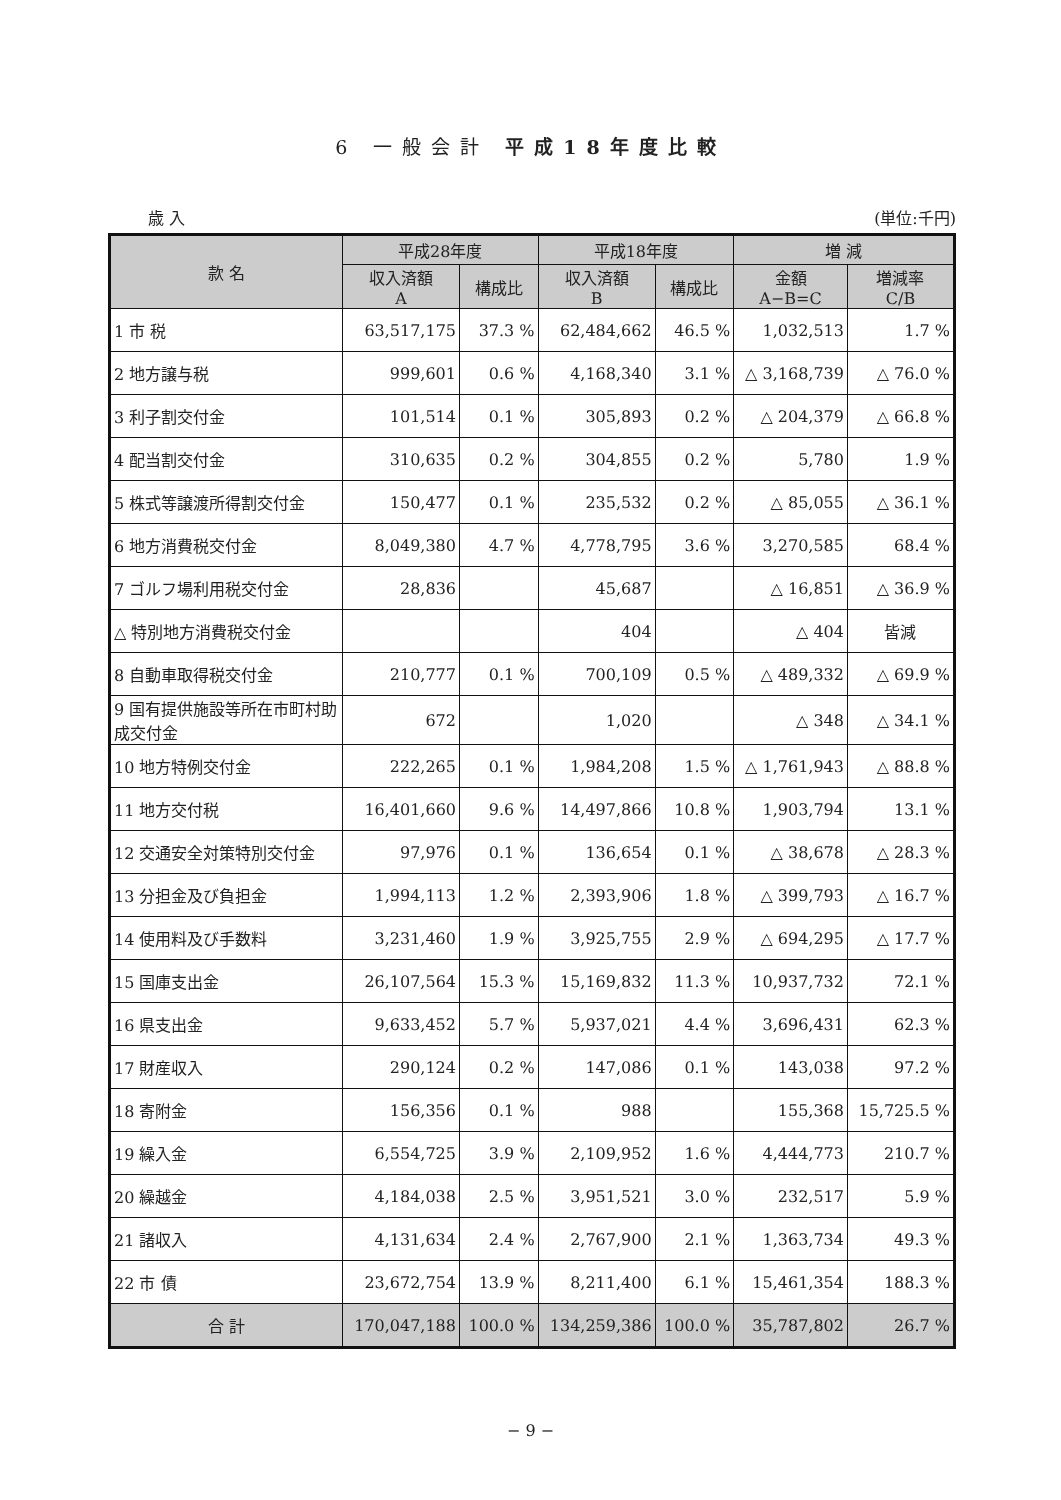6 一般会計 平成18年度比較
歳 入 (単位:千円)
| 款 名 | 平成28年度 | | 平成18年度 | | 増 減 | |
| --- | --- | --- | --- | --- | --- | --- |
| | 収入済額 A | 構成比 | 収入済額 B | 構成比 | 金額 A−B=C | 増減率 C/B |
| 1 市 税 | 63,517,175 | 37.3 % | 62,484,662 | 46.5 % | 1,032,513 | 1.7 % |
| 2 地方譲与税 | 999,601 | 0.6 % | 4,168,340 | 3.1 % | △ 3,168,739 | △ 76.0 % |
| 3 利子割交付金 | 101,514 | 0.1 % | 305,893 | 0.2 % | △ 204,379 | △ 66.8 % |
| 4 配当割交付金 | 310,635 | 0.2 % | 304,855 | 0.2 % | 5,780 | 1.9 % |
| 5 株式等譲渡所得割交付金 | 150,477 | 0.1 % | 235,532 | 0.2 % | △ 85,055 | △ 36.1 % |
| 6 地方消費税交付金 | 8,049,380 | 4.7 % | 4,778,795 | 3.6 % | 3,270,585 | 68.4 % |
| 7 ゴルフ場利用税交付金 | 28,836 | | 45,687 | | △ 16,851 | △ 36.9 % |
| △ 特別地方消費税交付金 | | | 404 | | △ 404 | 皆減 |
| 8 自動車取得税交付金 | 210,777 | 0.1 % | 700,109 | 0.5 % | △ 489,332 | △ 69.9 % |
| 9 国有提供施設等所在市町村助成交付金 | 672 | | 1,020 | | △ 348 | △ 34.1 % |
| 10 地方特例交付金 | 222,265 | 0.1 % | 1,984,208 | 1.5 % | △ 1,761,943 | △ 88.8 % |
| 11 地方交付税 | 16,401,660 | 9.6 % | 14,497,866 | 10.8 % | 1,903,794 | 13.1 % |
| 12 交通安全対策特別交付金 | 97,976 | 0.1 % | 136,654 | 0.1 % | △ 38,678 | △ 28.3 % |
| 13 分担金及び負担金 | 1,994,113 | 1.2 % | 2,393,906 | 1.8 % | △ 399,793 | △ 16.7 % |
| 14 使用料及び手数料 | 3,231,460 | 1.9 % | 3,925,755 | 2.9 % | △ 694,295 | △ 17.7 % |
| 15 国庫支出金 | 26,107,564 | 15.3 % | 15,169,832 | 11.3 % | 10,937,732 | 72.1 % |
| 16 県支出金 | 9,633,452 | 5.7 % | 5,937,021 | 4.4 % | 3,696,431 | 62.3 % |
| 17 財産収入 | 290,124 | 0.2 % | 147,086 | 0.1 % | 143,038 | 97.2 % |
| 18 寄附金 | 156,356 | 0.1 % | 988 | | 155,368 | 15,725.5 % |
| 19 繰入金 | 6,554,725 | 3.9 % | 2,109,952 | 1.6 % | 4,444,773 | 210.7 % |
| 20 繰越金 | 4,184,038 | 2.5 % | 3,951,521 | 3.0 % | 232,517 | 5.9 % |
| 21 諸収入 | 4,131,634 | 2.4 % | 2,767,900 | 2.1 % | 1,363,734 | 49.3 % |
| 22 市 債 | 23,672,754 | 13.9 % | 8,211,400 | 6.1 % | 15,461,354 | 188.3 % |
| 合 計 | 170,047,188 | 100.0 % | 134,259,386 | 100.0 % | 35,787,802 | 26.7 % |
− 9 −